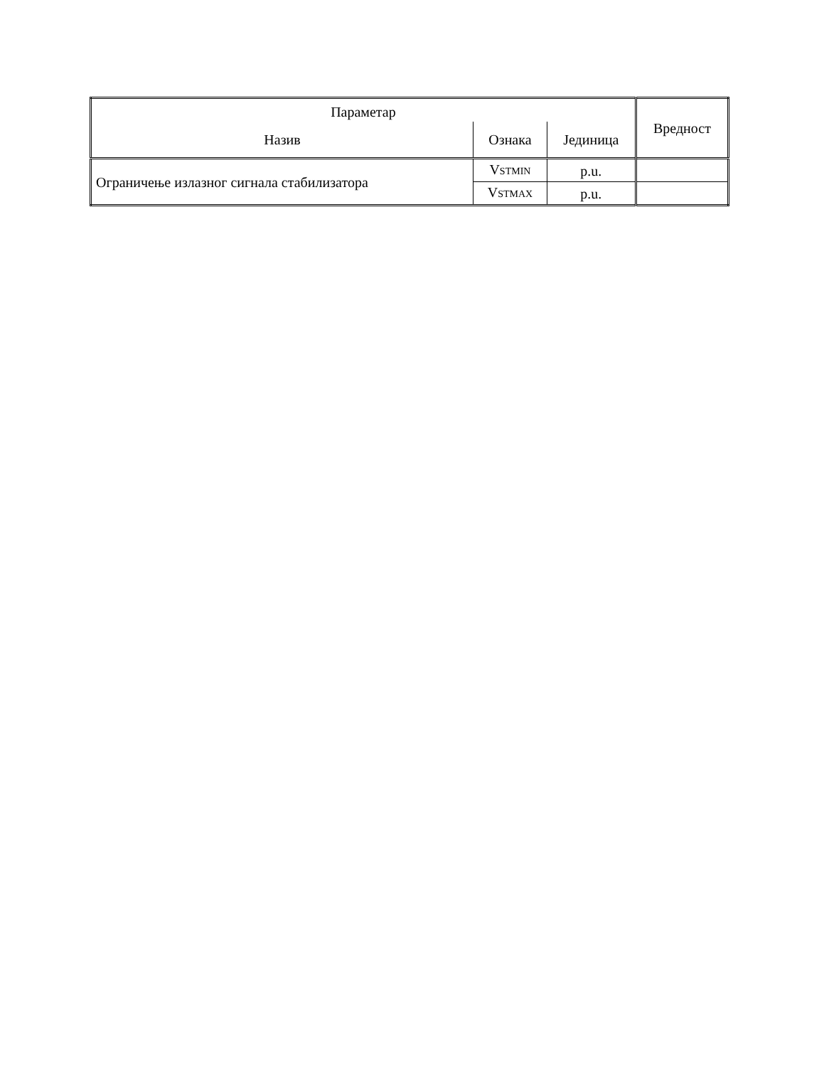| Параметар | | | Вредност |
| --- | --- | --- | --- |
| Назив | Ознака | Јединица | |
| Ограничење излазног сигнала стабилизатора | V<sub>STMIN</sub> | p.u. | |
| | V<sub>STMAX</sub> | p.u. | |